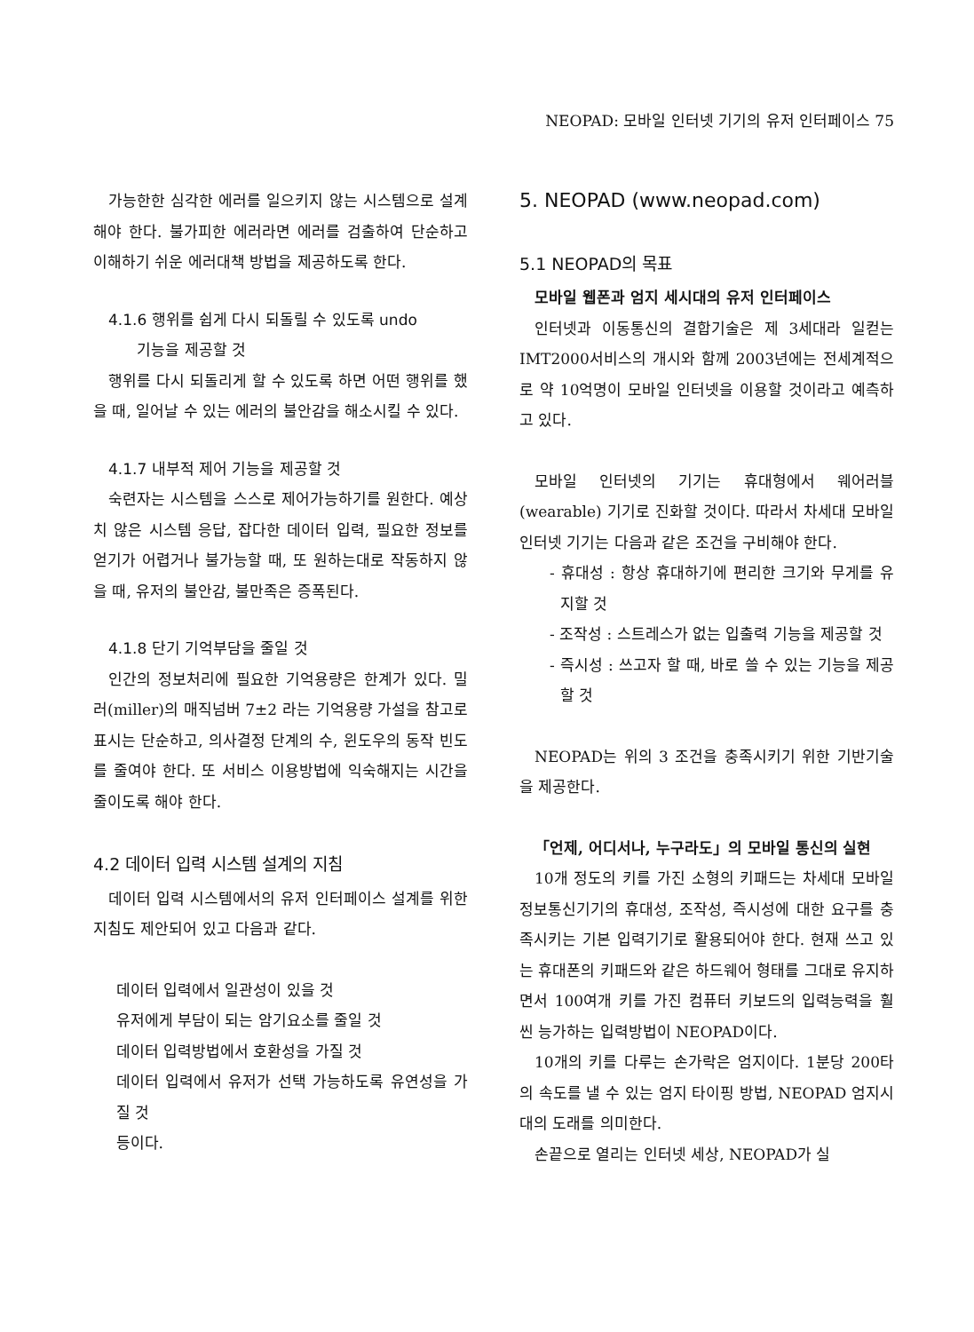NEOPAD: 모바일 인터넷 기기의 유저 인터페이스 75
가능한한 심각한 에러를 일으키지 않는 시스템으로 설계해야 한다. 불가피한 에러라면 에러를 검출하여 단순하고 이해하기 쉬운 에러대책 방법을 제공하도록 한다.
4.1.6 행위를 쉽게 다시 되돌릴 수 있도록 undo
기능을 제공할 것
행위를 다시 되돌리게 할 수 있도록 하면 어떤 행위를 했을 때, 일어날 수 있는 에러의 불안감을 해소시킬 수 있다.
4.1.7 내부적 제어 기능을 제공할 것
숙련자는 시스템을 스스로 제어가능하기를 원한다. 예상치 않은 시스템 응답, 잡다한 데이터 입력, 필요한 정보를 얻기가 어렵거나 불가능할 때, 또 원하는대로 작동하지 않을 때, 유저의 불안감, 불만족은 증폭된다.
4.1.8 단기 기억부담을 줄일 것
인간의 정보처리에 필요한 기억용량은 한계가 있다. 밀러(miller)의 매직넘버 7±2 라는 기억용량 가설을 참고로 표시는 단순하고, 의사결정 단계의 수, 윈도우의 동작 빈도를 줄여야 한다. 또 서비스 이용방법에 익숙해지는 시간을 줄이도록 해야 한다.
4.2 데이터 입력 시스템 설계의 지침
데이터 입력 시스템에서의 유저 인터페이스 설계를 위한 지침도 제안되어 있고 다음과 같다.
데이터 입력에서 일관성이 있을 것
유저에게 부담이 되는 암기요소를 줄일 것
데이터 입력방법에서 호환성을 가질 것
데이터 입력에서 유저가 선택 가능하도록 유연성을 가질 것
등이다.
5. NEOPAD (www.neopad.com)
5.1 NEOPAD의 목표
모바일 웹폰과 엄지 세시대의 유저 인터페이스
인터넷과 이동통신의 결합기술은 제 3세대라 일컫는 IMT2000서비스의 개시와 함께 2003년에는 전세계적으로 약 10억명이 모바일 인터넷을 이용할 것이라고 예측하고 있다.
모바일 인터넷의 기기는 휴대형에서 웨어러블(wearable) 기기로 진화할 것이다. 따라서 차세대 모바일 인터넷 기기는 다음과 같은 조건을 구비해야 한다.
- 휴대성 : 항상 휴대하기에 편리한 크기와 무게를 유지할 것
- 조작성 : 스트레스가 없는 입출력 기능을 제공할 것
- 즉시성 : 쓰고자 할 때, 바로 쓸 수 있는 기능을 제공할 것
NEOPAD는 위의 3 조건을 충족시키기 위한 기반기술을 제공한다.
「언제, 어디서나, 누구라도」의 모바일 통신의 실현
10개 정도의 키를 가진 소형의 키패드는 차세대 모바일 정보통신기기의 휴대성, 조작성, 즉시성에 대한 요구를 충족시키는 기본 입력기기로 활용되어야 한다. 현재 쓰고 있는 휴대폰의 키패드와 같은 하드웨어 형태를 그대로 유지하면서 100여개 키를 가진 컴퓨터 키보드의 입력능력을 훨씬 능가하는 입력방법이 NEOPAD이다.
10개의 키를 다루는 손가락은 엄지이다. 1분당 200타의 속도를 낼 수 있는 엄지 타이핑 방법, NEOPAD 엄지시대의 도래를 의미한다.
손끝으로 열리는 인터넷 세상, NEOPAD가 실